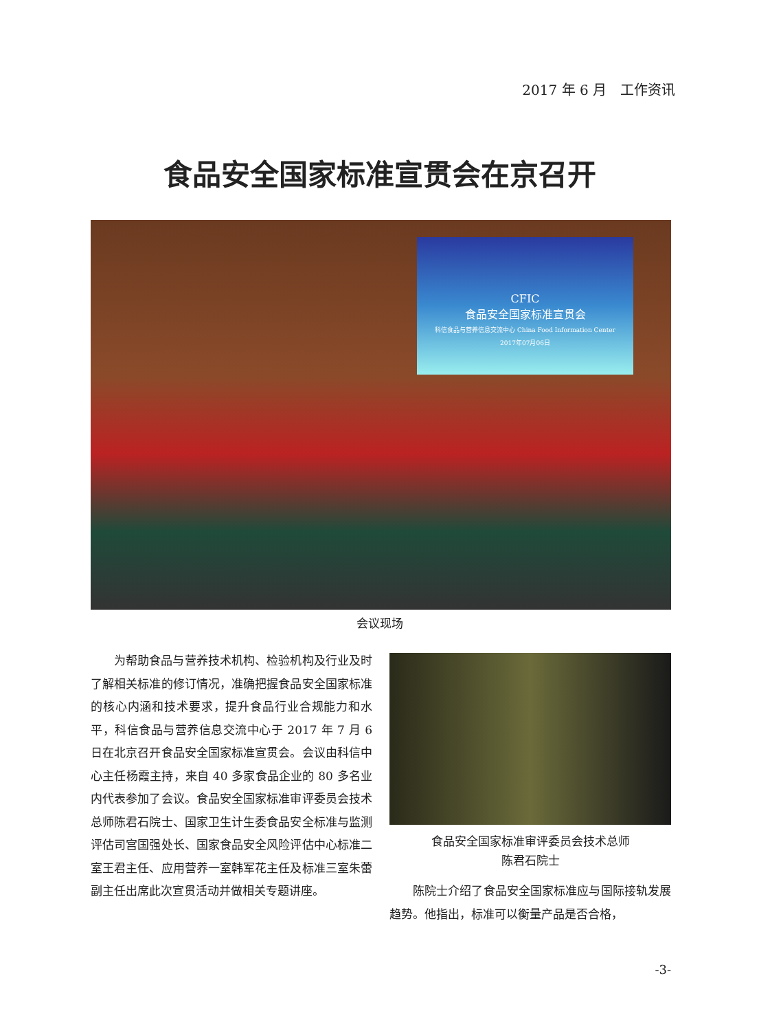2017 年 6 月　工作资讯
食品安全国家标准宣贯会在京召开
CFIC
食品安全国家标准宣贯会
科信食品与营养信息交流中心 China Food Information Center
2017年07月06日
会议现场
为帮助食品与营养技术机构、检验机构及行业及时了解相关标准的修订情况，准确把握食品安全国家标准的核心内涵和技术要求，提升食品行业合规能力和水平，科信食品与营养信息交流中心于 2017 年 7 月 6 日在北京召开食品安全国家标准宣贯会。会议由科信中心主任杨霞主持，来自 40 多家食品企业的 80 多名业内代表参加了会议。食品安全国家标准审评委员会技术总师陈君石院士、国家卫生计生委食品安全标准与监测评估司宫国强处长、国家食品安全风险评估中心标准二室王君主任、应用营养一室韩军花主任及标准三室朱蕾副主任出席此次宣贯活动并做相关专题讲座。
食品安全国家标准审评委员会技术总师
陈君石院士
陈院士介绍了食品安全国家标准应与国际接轨发展趋势。他指出，标准可以衡量产品是否合格，
-3-